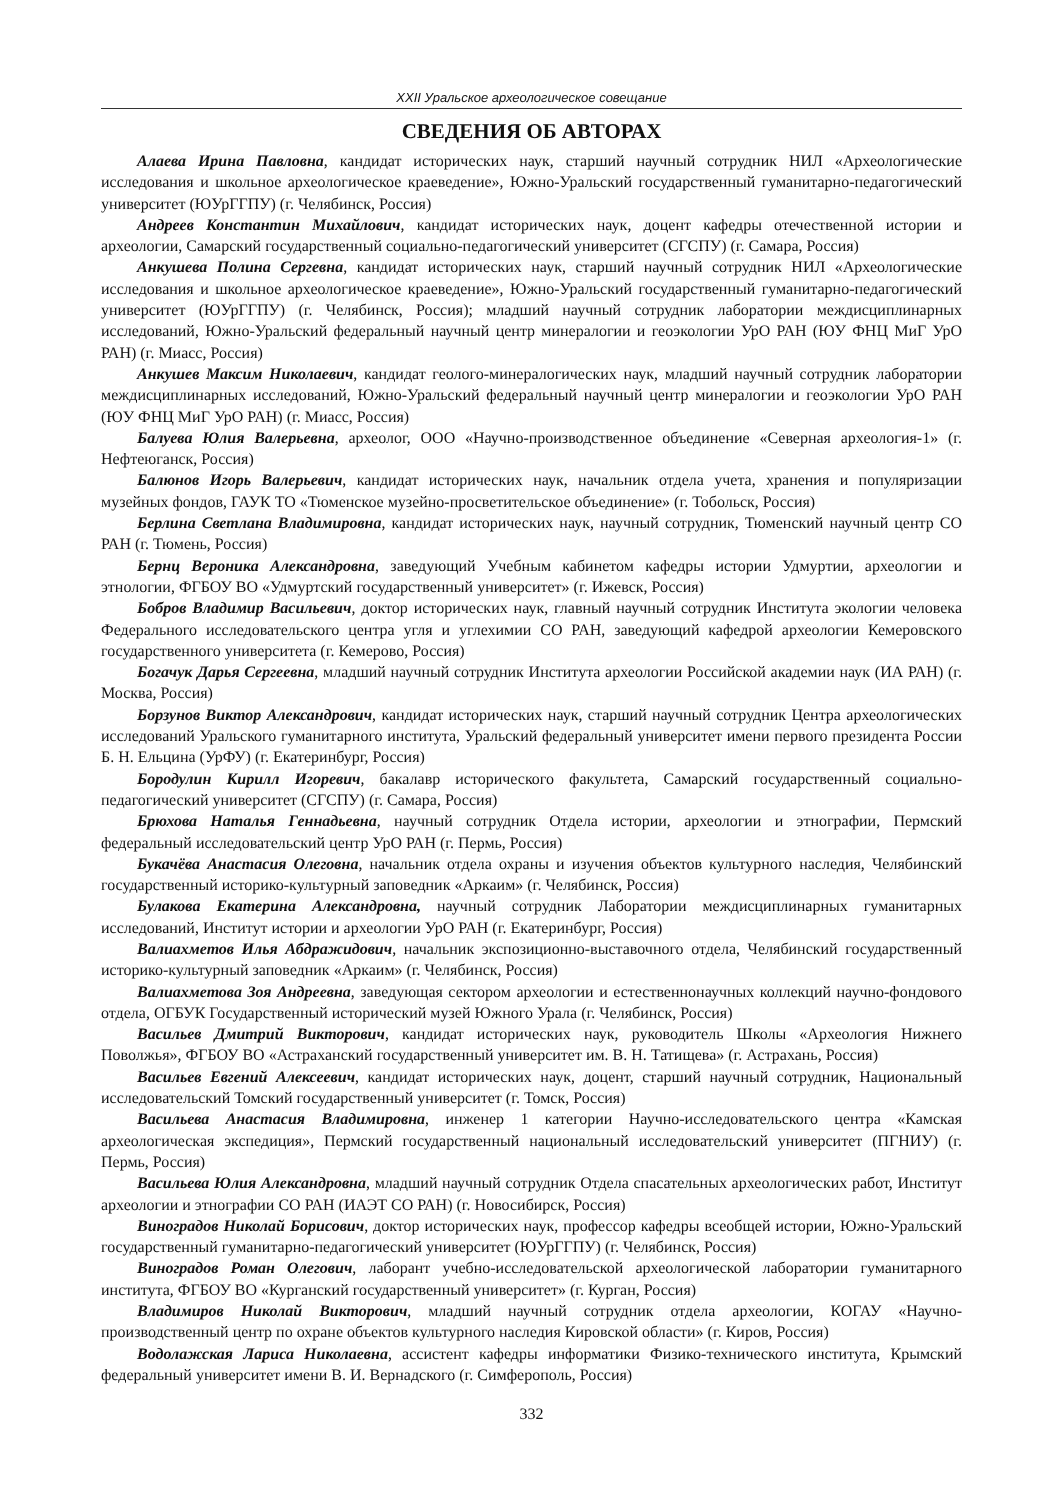XXII Уральское археологическое совещание
СВЕДЕНИЯ ОБ АВТОРАХ
Алаева Ирина Павловна, кандидат исторических наук, старший научный сотрудник НИЛ «Археологические исследования и школьное археологическое краеведение», Южно-Уральский государственный гуманитарно-педагогический университет (ЮУрГГПУ) (г. Челябинск, Россия)
Андреев Константин Михайлович, кандидат исторических наук, доцент кафедры отечественной истории и археологии, Самарский государственный социально-педагогический университет (СГСПУ) (г. Самара, Россия)
Анкушева Полина Сергевна, кандидат исторических наук, старший научный сотрудник НИЛ «Археологические исследования и школьное археологическое краеведение», Южно-Уральский государственный гуманитарно-педагогический университет (ЮУрГГПУ) (г. Челябинск, Россия); младший научный сотрудник лаборатории междисциплинарных исследований, Южно-Уральский федеральный научный центр минералогии и геоэкологии УрО РАН (ЮУ ФНЦ МиГ УрО РАН) (г. Миасс, Россия)
Анкушев Максим Николаевич, кандидат геолого-минералогических наук, младший научный сотрудник лаборатории междисциплинарных исследований, Южно-Уральский федеральный научный центр минералогии и геоэкологии УрО РАН (ЮУ ФНЦ МиГ УрО РАН) (г. Миасс, Россия)
Балуева Юлия Валерьевна, археолог, ООО «Научно-производственное объединение «Северная археология-1» (г. Нефтеюганск, Россия)
Балюнов Игорь Валерьевич, кандидат исторических наук, начальник отдела учета, хранения и популяризации музейных фондов, ГАУК ТО «Тюменское музейно-просветительское объединение» (г. Тобольск, Россия)
Берлина Светлана Владимировна, кандидат исторических наук, научный сотрудник, Тюменский научный центр СО РАН (г. Тюмень, Россия)
Бернц Вероника Александровна, заведующий Учебным кабинетом кафедры истории Удмуртии, археологии и этнологии, ФГБОУ ВО «Удмуртский государственный университет» (г. Ижевск, Россия)
Бобров Владимир Васильевич, доктор исторических наук, главный научный сотрудник Института экологии человека Федерального исследовательского центра угля и углехимии СО РАН, заведующий кафедрой археологии Кемеровского государственного университета (г. Кемерово, Россия)
Богачук Дарья Сергеевна, младший научный сотрудник Института археологии Российской академии наук (ИА РАН) (г. Москва, Россия)
Борзунов Виктор Александрович, кандидат исторических наук, старший научный сотрудник Центра археологических исследований Уральского гуманитарного института, Уральский федеральный университет имени первого президента России Б. Н. Ельцина (УрФУ) (г. Екатеринбург, Россия)
Бородулин Кирилл Игоревич, бакалавр исторического факультета, Самарский государственный социально-педагогический университет (СГСПУ) (г. Самара, Россия)
Брюхова Наталья Геннадьевна, научный сотрудник Отдела истории, археологии и этнографии, Пермский федеральный исследовательский центр УрО РАН (г. Пермь, Россия)
Букачёва Анастасия Олеговна, начальник отдела охраны и изучения объектов культурного наследия, Челябинский государственный историко-культурный заповедник «Аркаим» (г. Челябинск, Россия)
Булакова Екатерина Александровна, научный сотрудник Лаборатории междисциплинарных гуманитарных исследований, Институт истории и археологии УрО РАН (г. Екатеринбург, Россия)
Валиахметов Илья Абдражидович, начальник экспозиционно-выставочного отдела, Челябинский государственный историко-культурный заповедник «Аркаим» (г. Челябинск, Россия)
Валиахметова Зоя Андреевна, заведующая сектором археологии и естественнонаучных коллекций научно-фондового отдела, ОГБУК Государственный исторический музей Южного Урала (г. Челябинск, Россия)
Васильев Дмитрий Викторович, кандидат исторических наук, руководитель Школы «Археология Нижнего Поволжья», ФГБОУ ВО «Астраханский государственный университет им. В. Н. Татищева» (г. Астрахань, Россия)
Васильев Евгений Алексеевич, кандидат исторических наук, доцент, старший научный сотрудник, Национальный исследовательский Томский государственный университет (г. Томск, Россия)
Васильева Анастасия Владимировна, инженер 1 категории Научно-исследовательского центра «Камская археологическая экспедиция», Пермский государственный национальный исследовательский университет (ПГНИУ) (г. Пермь, Россия)
Васильева Юлия Александровна, младший научный сотрудник Отдела спасательных археологических работ, Институт археологии и этнографии СО РАН (ИАЭТ СО РАН) (г. Новосибирск, Россия)
Виноградов Николай Борисович, доктор исторических наук, профессор кафедры всеобщей истории, Южно-Уральский государственный гуманитарно-педагогический университет (ЮУрГГПУ) (г. Челябинск, Россия)
Виноградов Роман Олегович, лаборант учебно-исследовательской археологической лаборатории гуманитарного института, ФГБОУ ВО «Курганский государственный университет» (г. Курган, Россия)
Владимиров Николай Викторович, младший научный сотрудник отдела археологии, КОГАУ «Научно-производственный центр по охране объектов культурного наследия Кировской области» (г. Киров, Россия)
Водолажская Лариса Николаевна, ассистент кафедры информатики Физико-технического института, Крымский федеральный университет имени В. И. Вернадского (г. Симферополь, Россия)
332